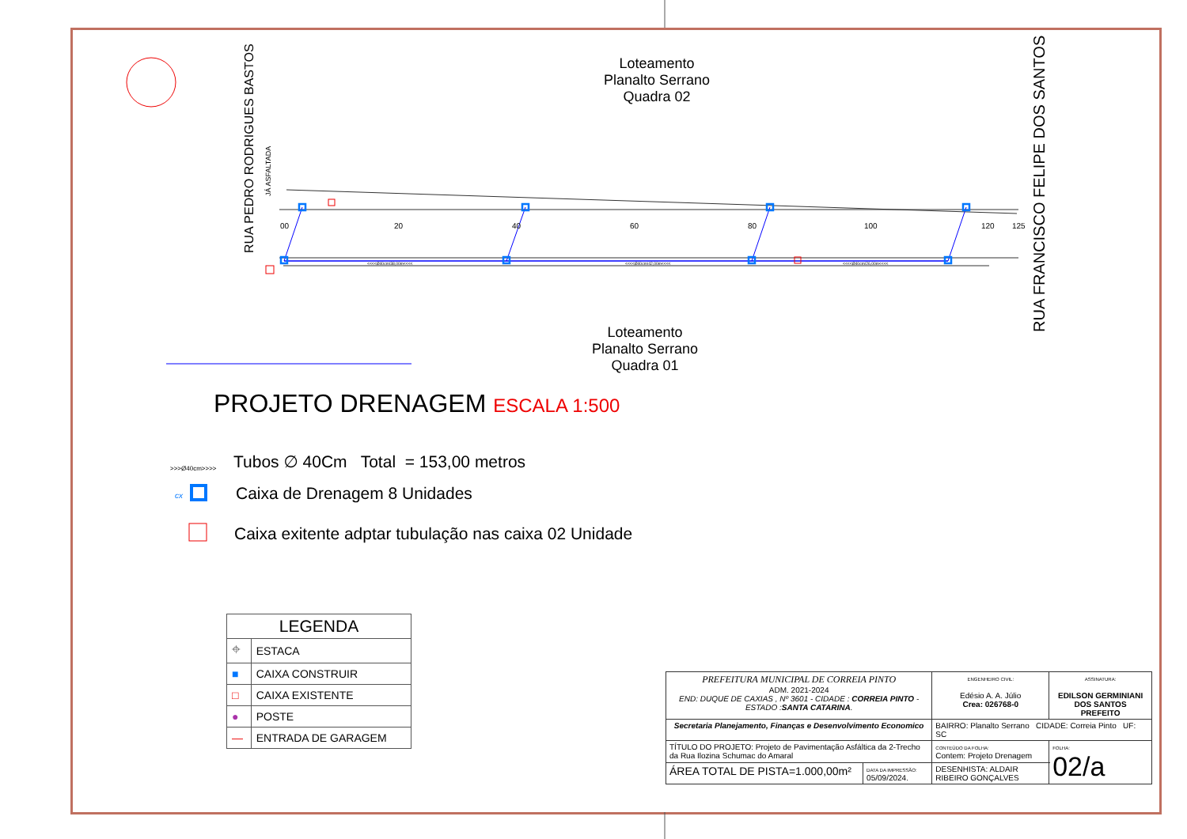00
20
40
60
80
100
120
125
RUA PEDRO RODRIGUES BASTOS
JÁ ASFALTADA
RUA FRANCISCO FELIPE DOS SANTOS
>>>Ø40cm>>>>
cx
<<<<Ø40cm/38,00m<<<<
<<<<Ø40cm/42,00m<<<<
<<<<Ø40cm/26,00m<<<<
Loteamento
Planalto Serrano
Quadra 02
Loteamento
Planalto Serrano
Quadra 01
PROJETO DRENAGEM ESCALA 1:500
Tubos ∅ 40Cm Total = 153,00 metros
Caixa de Drenagem 8 Unidades
Caixa exitente adptar tubulação nas caixa 02 Unidade
| LEGENDA | |
| --- | --- |
| ⌖ | ESTACA |
| ■ | CAIXA CONSTRUIR |
| □ | CAIXA EXISTENTE |
| ● | POSTE |
| — | ENTRADA DE GARAGEM |
| PREFEITURA MUNICIPAL DE CORREIA PINTO ADM. 2021-2024 END: DUQUE DE CAXIAS , Nº 3601 - CIDADE : CORREIA PINTO - ESTADO : SANTA CATARINA . | | ENGENHEIRO CIVIL: Edésio A. A. Júlio Crea: 026768-0 | ASSINATURA: EDILSON GERMINIANI DOS SANTOS PREFEITO | |
| Secretaria Planejamento, Finanças e Desenvolvimento Economico | | BAIRRO: Planalto Serrano CIDADE: Correia Pinto UF: SC | | |
| TÍTULO DO PROJETO: Projeto de Pavimentação Asfáltica da 2-Trecho da Rua Ilozina Schumac do Amaral | | CONTEÚDO DA FOLHA: Contem: Projeto Drenagem | | FOLHA: 02/a |
| ÁREA TOTAL DE PISTA=1.000,00m² | DATA DA IMPRESSÃO: 05/09/2024. | DESENHISTA: ALDAIR RIBEIRO GONÇALVES | | |